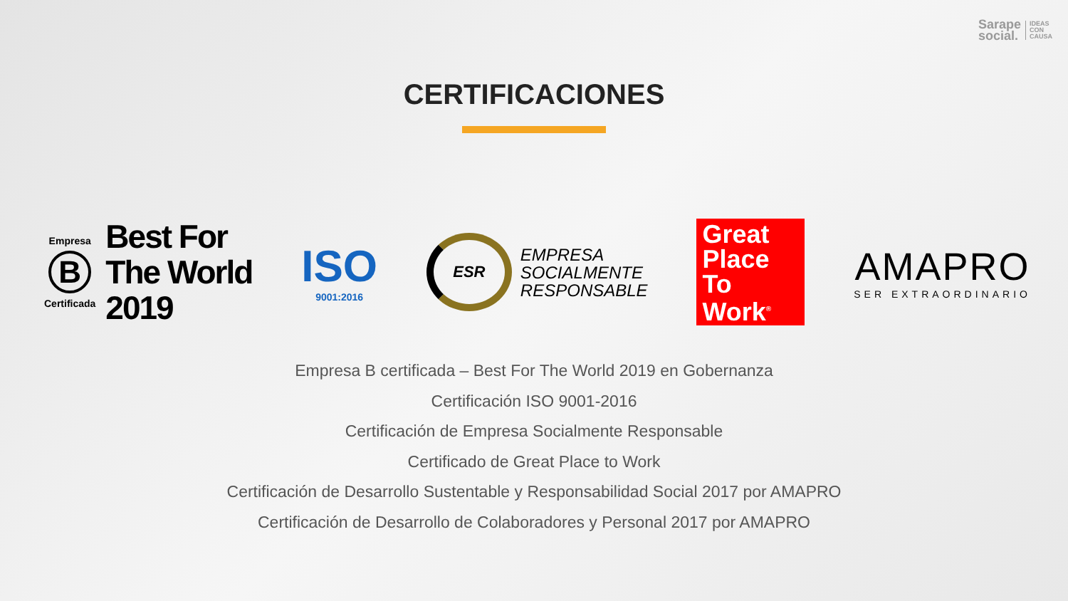Sarape
social.
IDEAS
CON
CAUSA
CERTIFICACIONES
Empresa
B
Certificada
Best For
The World
2019
ISO
9001:2016
ESR
EMPRESA
SOCIALMENTE
RESPONSABLE
Great
Place
To
Work<sup>®</sup>
AMAPRO
SER EXTRAORDINARIO
Empresa B certificada – Best For The World 2019 en Gobernanza
Certificación ISO 9001-2016
Certificación de Empresa Socialmente Responsable
Certificado de Great Place to Work
Certificación de Desarrollo Sustentable y Responsabilidad Social 2017 por AMAPRO
Certificación de Desarrollo de Colaboradores y Personal 2017 por AMAPRO